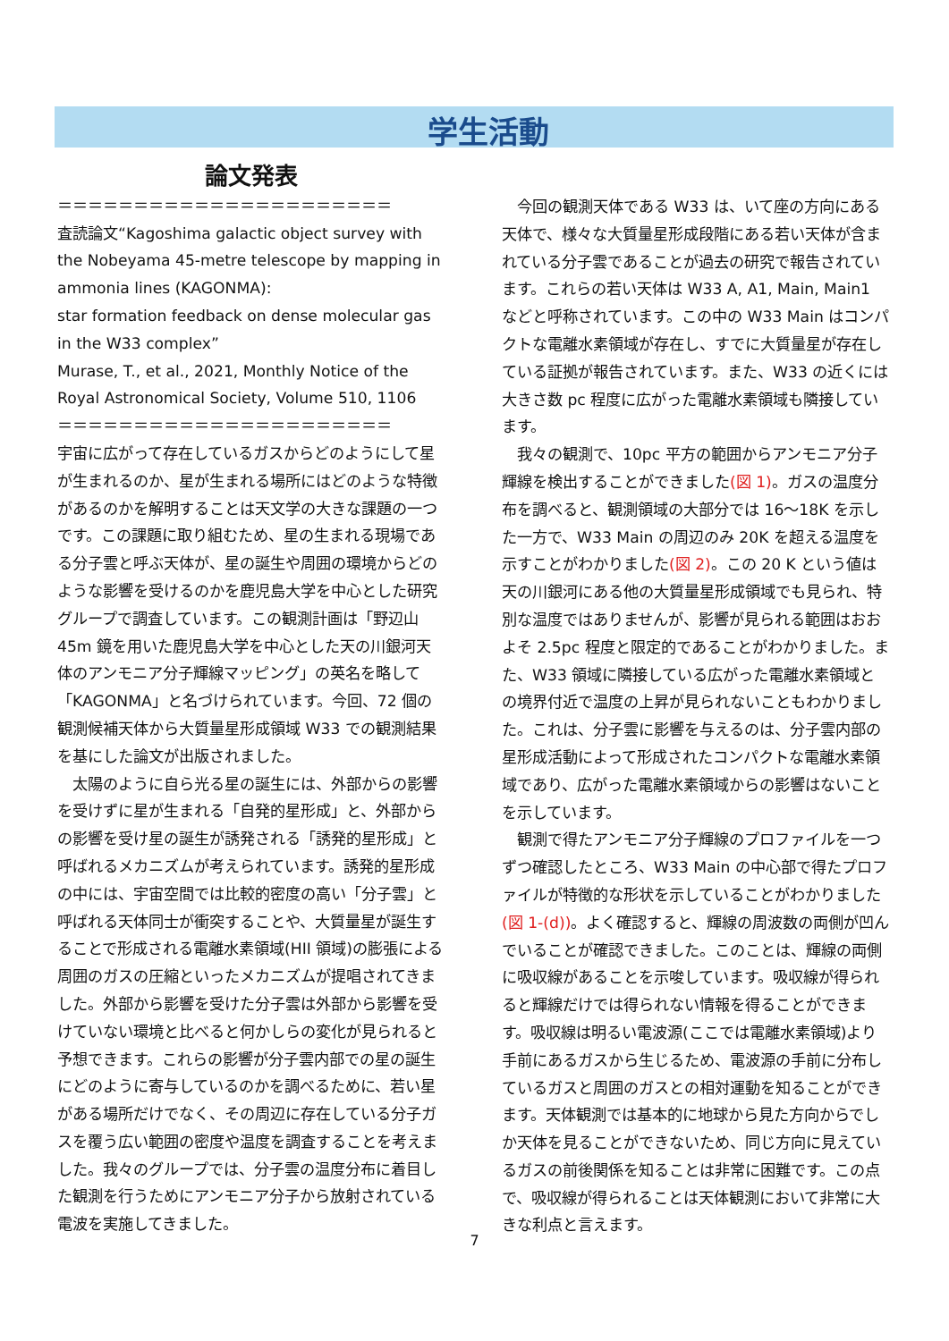学生活動
論文発表
＝＝＝＝＝＝＝＝＝＝＝＝＝＝＝＝＝＝＝＝＝＝
査読論文“Kagoshima galactic object survey with the Nobeyama 45-metre telescope by mapping in ammonia lines (KAGONMA):
star formation feedback on dense molecular gas in the W33 complex”
Murase, T., et al., 2021, Monthly Notice of the Royal Astronomical Society, Volume 510, 1106
＝＝＝＝＝＝＝＝＝＝＝＝＝＝＝＝＝＝＝＝＝＝
宇宙に広がって存在しているガスからどのようにして星が生まれるのか、星が生まれる場所にはどのような特徴があるのかを解明することは天文学の大きな課題の一つです。この課題に取り組むため、星の生まれる現場である分子雲と呼ぶ天体が、星の誕生や周囲の環境からどのような影響を受けるのかを鹿児島大学を中心とした研究グループで調査しています。この観測計画は「野辺山 45m 鏡を用いた鹿児島大学を中心とした天の川銀河天体のアンモニア分子輝線マッピング」の英名を略して「KAGONMA」と名づけられています。今回、72 個の観測候補天体から大質量星形成領域 W33 での観測結果を基にした論文が出版されました。
　太陽のように自ら光る星の誕生には、外部からの影響を受けずに星が生まれる「自発的星形成」と、外部からの影響を受け星の誕生が誘発される「誘発的星形成」と呼ばれるメカニズムが考えられています。誘発的星形成の中には、宇宙空間では比較的密度の高い「分子雲」と呼ばれる天体同士が衝突することや、大質量星が誕生することで形成される電離水素領域(HII 領域)の膨張による周囲のガスの圧縮といったメカニズムが提唱されてきました。外部から影響を受けた分子雲は外部から影響を受けていない環境と比べると何かしらの変化が見られると予想できます。これらの影響が分子雲内部での星の誕生にどのように寄与しているのかを調べるために、若い星がある場所だけでなく、その周辺に存在している分子ガスを覆う広い範囲の密度や温度を調査することを考えました。我々のグループでは、分子雲の温度分布に着目した観測を行うためにアンモニア分子から放射されている電波を実施してきました。
　今回の観測天体である W33 は、いて座の方向にある天体で、様々な大質量星形成段階にある若い天体が含まれている分子雲であることが過去の研究で報告されています。これらの若い天体は W33 A, A1, Main, Main1 などと呼称されています。この中の W33 Main はコンパクトな電離水素領域が存在し、すでに大質量星が存在している証拠が報告されています。また、W33 の近くには大きさ数 pc 程度に広がった電離水素領域も隣接しています。
　我々の観測で、10pc 平方の範囲からアンモニア分子輝線を検出することができました(図 1)。ガスの温度分布を調べると、観測領域の大部分では 16～18K を示した一方で、W33 Main の周辺のみ 20K を超える温度を示すことがわかりました(図 2)。この 20 K という値は天の川銀河にある他の大質量星形成領域でも見られ、特別な温度ではありませんが、影響が見られる範囲はおおよそ 2.5pc 程度と限定的であることがわかりました。また、W33 領域に隣接している広がった電離水素領域との境界付近で温度の上昇が見られないこともわかりました。これは、分子雲に影響を与えるのは、分子雲内部の星形成活動によって形成されたコンパクトな電離水素領域であり、広がった電離水素領域からの影響はないことを示しています。
　観測で得たアンモニア分子輝線のプロファイルを一つずつ確認したところ、W33 Main の中心部で得たプロファイルが特徴的な形状を示していることがわかりました(図 1-(d))。よく確認すると、輝線の周波数の両側が凹んでいることが確認できました。このことは、輝線の両側に吸収線があることを示唆しています。吸収線が得られると輝線だけでは得られない情報を得ることができます。吸収線は明るい電波源(ここでは電離水素領域)より手前にあるガスから生じるため、電波源の手前に分布しているガスと周囲のガスとの相対運動を知ることができます。天体観測では基本的に地球から見た方向からでしか天体を見ることができないため、同じ方向に見えているガスの前後関係を知ることは非常に困難です。この点で、吸収線が得られることは天体観測において非常に大きな利点と言えます。
7